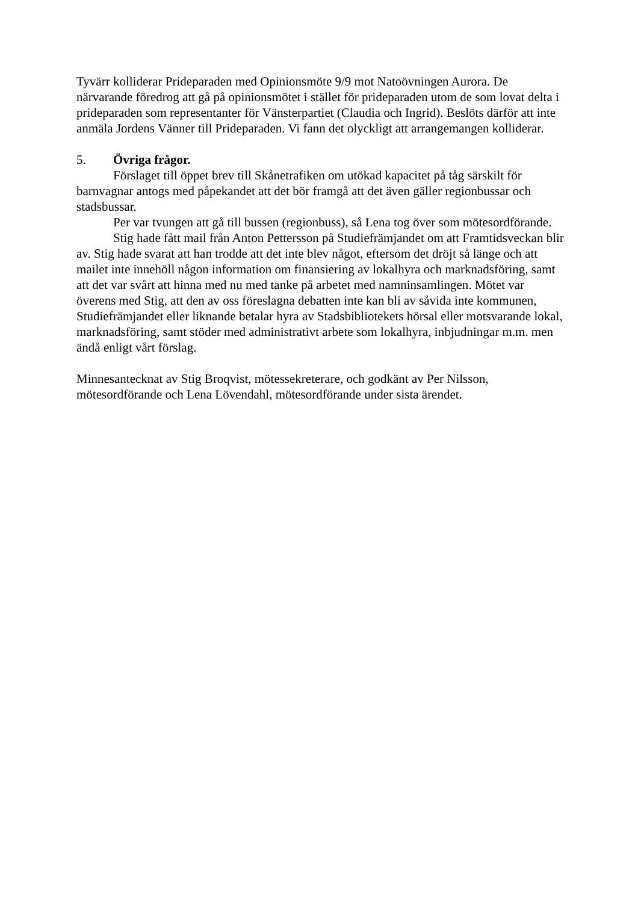Tyvärr kolliderar Prideparaden med Opinionsmöte 9/9 mot Natoövningen Aurora. De närvarande föredrog att gå på opinionsmötet i stället för prideparaden utom de som lovat delta i prideparaden som representanter för Vänsterpartiet (Claudia och Ingrid). Beslöts därför att inte anmäla Jordens Vänner till Prideparaden. Vi fann det olyckligt att arrangemangen kolliderar.
5. Övriga frågor.
Förslaget till öppet brev till Skånetrafiken om utökad kapacitet på tåg särskilt för barnvagnar antogs med påpekandet att det bör framgå att det även gäller regionbussar och stadsbussar.
Per var tvungen att gå till bussen (regionbuss), så Lena tog över som mötesordförande.
Stig hade fått mail från Anton Pettersson på Studiefrämjandet om att Framtidsveckan blir av. Stig hade svarat att han trodde att det inte blev något, eftersom det dröjt så länge och att mailet inte innehöll någon information om finansiering av lokalhyra och marknadsföring, samt att det var svårt att hinna med nu med tanke på arbetet med namninsamlingen. Mötet var överens med Stig, att den av oss föreslagna debatten inte kan bli av såvida inte kommunen, Studiefrämjandet eller liknande betalar hyra av Stadsbibliotekets hörsal eller motsvarande lokal, marknadsföring, samt stöder med administrativt arbete som lokalhyra, inbjudningar m.m. men ändå enligt vårt förslag.
Minnesantecknat av Stig Broqvist, mötessekreterare, och godkänt av Per Nilsson, mötesordförande och Lena Lövendahl, mötesordförande under sista ärendet.